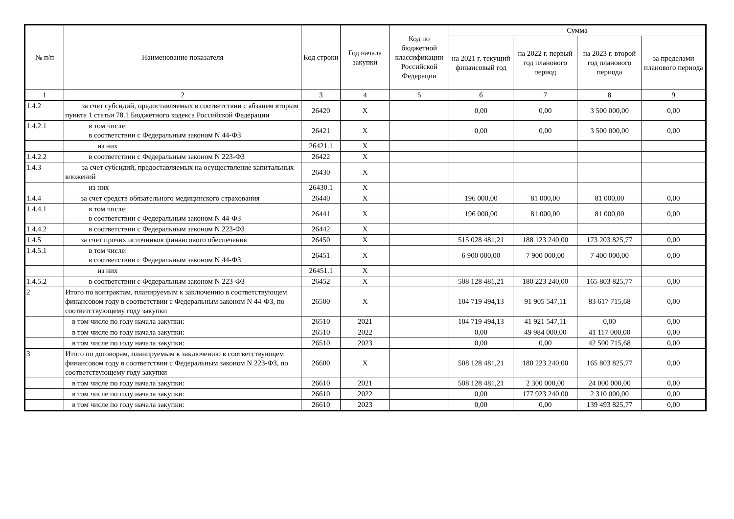| № п/п | Наименование показателя | Код строки | Год начала закупки | Код по бюджетной классификации Российской Федерации | Сумма | | | |
| --- | --- | --- | --- | --- | --- | --- | --- | --- |
| | | | | | на 2021 г. текущий финансовый год | на 2022 г. первый год планового период | на 2023 г. второй год планового периода | за пределами планового периода |
| 1 | 2 | 3 | 4 | 5 | 6 | 7 | 8 | 9 |
| 1.4.2 | за счет субсидий, предоставляемых в соответствии с абзацем вторым пункта 1 статьи 78.1 Бюджетного кодекса Российской Федерации | 26420 | X | | 0,00 | 0,00 | 3 500 000,00 | 0,00 |
| 1.4.2.1 | в том числе: в соответствии с Федеральным законом N 44-ФЗ | 26421 | X | | 0,00 | 0,00 | 3 500 000,00 | 0,00 |
| | из них | 26421.1 | X | | | | | |
| 1.4.2.2 | в соответствии с Федеральным законом N 223-ФЗ | 26422 | X | | | | | |
| 1.4.3 | за счет субсидий, предоставляемых на осуществление капитальных вложений | 26430 | X | | | | | |
| | из них | 26430.1 | X | | | | | |
| 1.4.4 | за счет средств обязательного медицинского страхования | 26440 | X | | 196 000,00 | 81 000,00 | 81 000,00 | 0,00 |
| 1.4.4.1 | в том числе: в соответствии с Федеральным законом N 44-ФЗ | 26441 | X | | 196 000,00 | 81 000,00 | 81 000,00 | 0,00 |
| 1.4.4.2 | в соответствии с Федеральным законом N 223-ФЗ | 26442 | X | | | | | |
| 1.4.5 | за счет прочих источников финансового обеспечения | 26450 | X | | 515 028 481,21 | 188 123 240,00 | 173 203 825,77 | 0,00 |
| 1.4.5.1 | в том числе: в соответствии с Федеральным законом N 44-ФЗ | 26451 | X | | 6 900 000,00 | 7 900 000,00 | 7 400 000,00 | 0,00 |
| | из них | 26451.1 | X | | | | | |
| 1.4.5.2 | в соответствии с Федеральным законом N 223-ФЗ | 26452 | X | | 508 128 481,21 | 180 223 240,00 | 165 803 825,77 | 0,00 |
| 2 | Итого по контрактам, планируемым к заключению в соответствующем финансовом году в соответствии с Федеральным законом N 44-ФЗ, по соответствующему году закупки | 26500 | X | | 104 719 494,13 | 91 905 547,11 | 83 617 715,68 | 0,00 |
| | в том числе по году начала закупки: | 26510 | 2021 | | 104 719 494,13 | 41 921 547,11 | 0,00 | 0,00 |
| | в том числе по году начала закупки: | 26510 | 2022 | | 0,00 | 49 984 000,00 | 41 117 000,00 | 0,00 |
| | в том числе по году начала закупки: | 26510 | 2023 | | 0,00 | 0,00 | 42 500 715,68 | 0,00 |
| 3 | Итого по договорам, планируемым к заключению в соответствующем финансовом году в соответствии с Федеральным законом N 223-ФЗ, по соответствующему году закупки | 26600 | X | | 508 128 481,21 | 180 223 240,00 | 165 803 825,77 | 0,00 |
| | в том числе по году начала закупки: | 26610 | 2021 | | 508 128 481,21 | 2 300 000,00 | 24 000 000,00 | 0,00 |
| | в том числе по году начала закупки: | 26610 | 2022 | | 0,00 | 177 923 240,00 | 2 310 000,00 | 0,00 |
| | в том числе по году начала закупки: | 26610 | 2023 | | 0,00 | 0,00 | 139 493 825,77 | 0,00 |